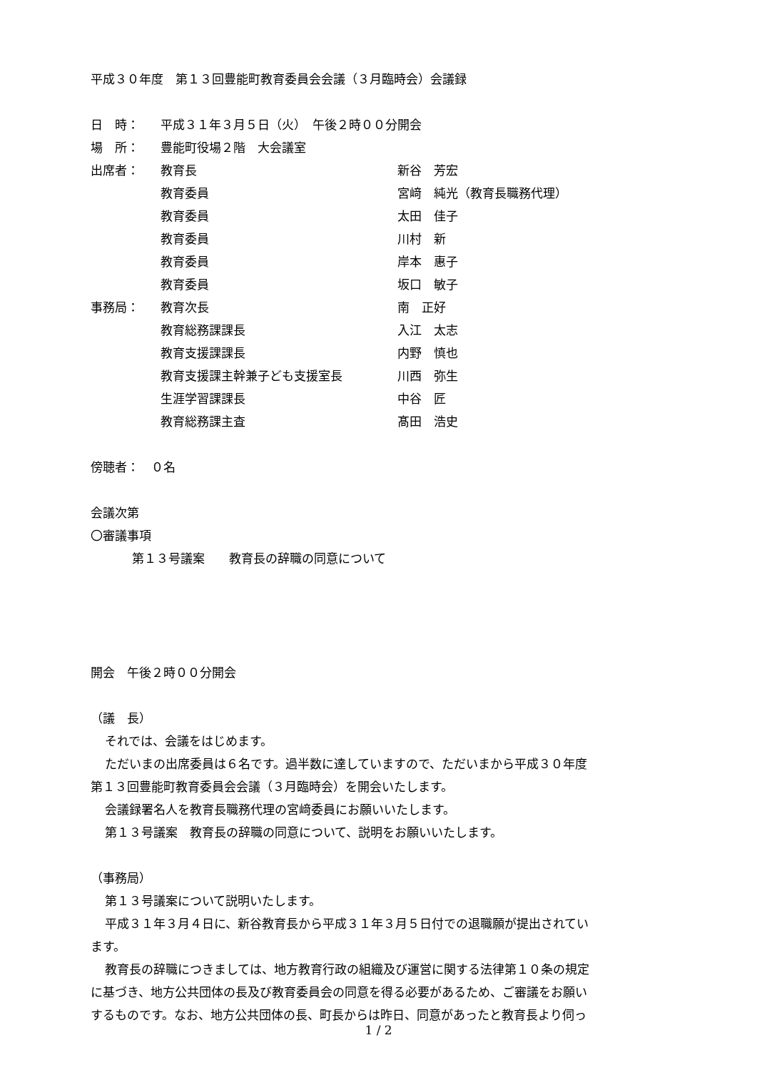平成３０年度　第１３回豊能町教育委員会会議（３月臨時会）会議録
| 日 時： | 平成３１年３月５日（火） 午後２時００分開会 | |
| 場 所： | 豊能町役場２階 大会議室 | |
| 出席者： | 教育長 | 新谷 芳宏 |
| | 教育委員 | 宮﨑 純光（教育長職務代理） |
| | 教育委員 | 太田 佳子 |
| | 教育委員 | 川村 新 |
| | 教育委員 | 岸本 惠子 |
| | 教育委員 | 坂口 敏子 |
| 事務局： | 教育次長 | 南 正好 |
| | 教育総務課課長 | 入江 太志 |
| | 教育支援課課長 | 内野 慎也 |
| | 教育支援課主幹兼子ども支援室長 | 川西 弥生 |
| | 生涯学習課課長 | 中谷 匠 |
| | 教育総務課主査 | 髙田 浩史 |
傍聴者：　０名
会議次第
〇審議事項
第１３号議案　　教育長の辞職の同意について
開会　午後２時００分開会
（議　長）
それでは、会議をはじめます。
ただいまの出席委員は６名です。過半数に達していますので、ただいまから平成３０年度
第１３回豊能町教育委員会会議（３月臨時会）を開会いたします。
会議録署名人を教育長職務代理の宮﨑委員にお願いいたします。
第１３号議案　教育長の辞職の同意について、説明をお願いいたします。
（事務局）
第１３号議案について説明いたします。
平成３１年３月４日に、新谷教育長から平成３１年３月５日付での退職願が提出されてい
ます。
教育長の辞職につきましては、地方教育行政の組織及び運営に関する法律第１０条の規定
に基づき、地方公共団体の長及び教育委員会の同意を得る必要があるため、ご審議をお願い
するものです。なお、地方公共団体の長、町長からは昨日、同意があったと教育長より伺っ
1 / 2